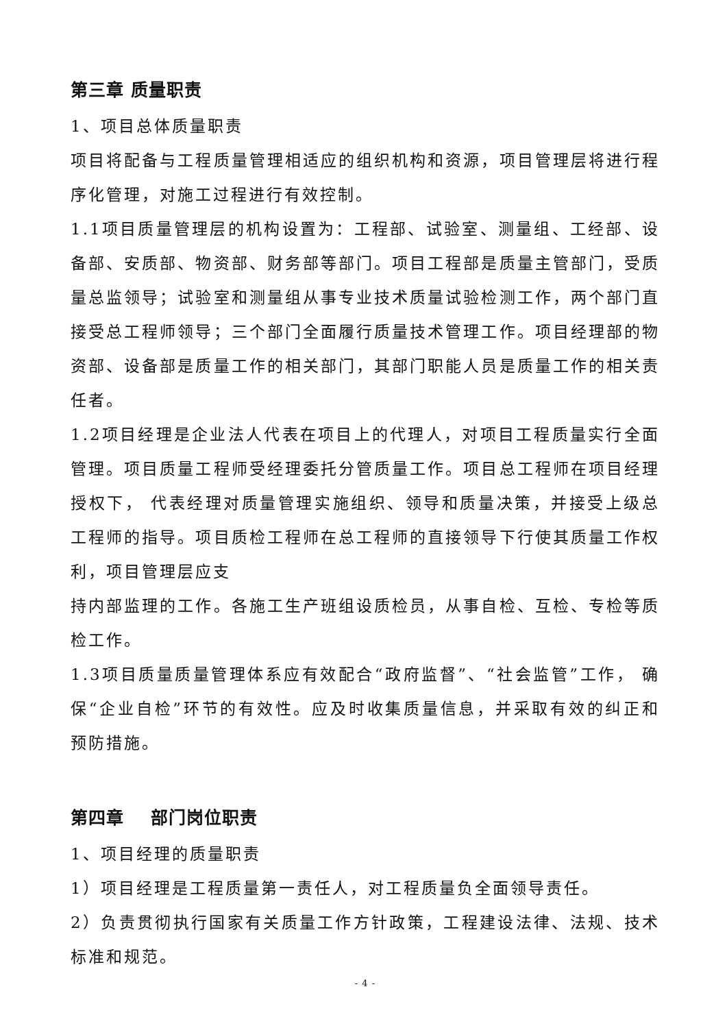第三章 质量职责
1、项目总体质量职责
项目将配备与工程质量管理相适应的组织机构和资源，项目管理层将进行程序化管理，对施工过程进行有效控制。
1.1项目质量管理层的机构设置为：工程部、试验室、测量组、工经部、设备部、安质部、物资部、财务部等部门。项目工程部是质量主管部门，受质量总监领导；试验室和测量组从事专业技术质量试验检测工作，两个部门直接受总工程师领导；三个部门全面履行质量技术管理工作。项目经理部的物资部、设备部是质量工作的相关部门，其部门职能人员是质量工作的相关责任者。
1.2项目经理是企业法人代表在项目上的代理人，对项目工程质量实行全面管理。项目质量工程师受经理委托分管质量工作。项目总工程师在项目经理授权下， 代表经理对质量管理实施组织、领导和质量决策，并接受上级总工程师的指导。项目质检工程师在总工程师的直接领导下行使其质量工作权利，项目管理层应支
持内部监理的工作。各施工生产班组设质检员，从事自检、互检、专检等质检工作。
1.3项目质量质量管理体系应有效配合“政府监督”、“社会监管”工作， 确保“企业自检”环节的有效性。应及时收集质量信息，并采取有效的纠正和预防措施。
第四章 部门岗位职责
1、项目经理的质量职责
1）项目经理是工程质量第一责任人，对工程质量负全面领导责任。
2）负责贯彻执行国家有关质量工作方针政策，工程建设法律、法规、技术标准和规范。
- 4 -